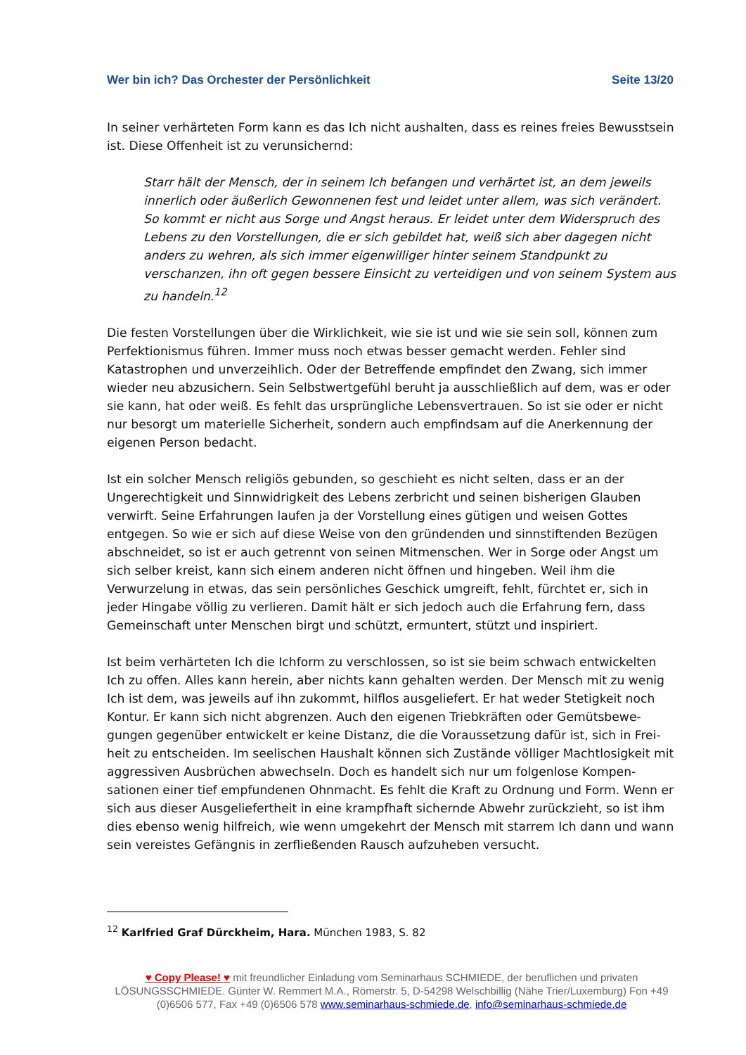Wer bin ich? Das Orchester der Persönlichkeit Seite 13/20
In seiner verhärteten Form kann es das Ich nicht aushalten, dass es reines freies Bewusstsein ist. Diese Offenheit ist zu verunsichernd:
Starr hält der Mensch, der in seinem Ich befangen und verhärtet ist, an dem jeweils innerlich oder äußerlich Gewonnenen fest und leidet unter allem, was sich verändert. So kommt er nicht aus Sorge und Angst heraus. Er leidet unter dem Widerspruch des Lebens zu den Vorstellungen, die er sich gebildet hat, weiß sich aber dagegen nicht anders zu wehren, als sich immer eigenwilliger hinter seinem Standpunkt zu verschanzen, ihn oft gegen bessere Einsicht zu verteidigen und von seinem System aus zu handeln.<sup>12</sup>
Die festen Vorstellungen über die Wirklichkeit, wie sie ist und wie sie sein soll, können zum Perfektionismus führen. Immer muss noch etwas besser gemacht werden. Fehler sind Katastrophen und unverzeihlich. Oder der Betreffende empfindet den Zwang, sich immer wieder neu abzusichern. Sein Selbstwertgefühl beruht ja ausschließlich auf dem, was er oder sie kann, hat oder weiß. Es fehlt das ursprüngliche Lebensvertrauen. So ist sie oder er nicht nur besorgt um materielle Sicherheit, sondern auch empfindsam auf die Anerkennung der eigenen Person bedacht.
Ist ein solcher Mensch religiös gebunden, so geschieht es nicht selten, dass er an der Ungerechtigkeit und Sinnwidrigkeit des Lebens zerbricht und seinen bisherigen Glauben verwirft. Seine Erfahrungen laufen ja der Vorstellung eines gütigen und weisen Gottes entgegen. So wie er sich auf diese Weise von den gründenden und sinnstiftenden Bezügen abschneidet, so ist er auch getrennt von seinen Mitmenschen. Wer in Sorge oder Angst um sich selber kreist, kann sich einem anderen nicht öffnen und hingeben. Weil ihm die Verwurzelung in etwas, das sein persönliches Geschick umgreift, fehlt, fürchtet er, sich in jeder Hingabe völlig zu verlieren. Damit hält er sich jedoch auch die Erfahrung fern, dass Gemeinschaft unter Menschen birgt und schützt, ermuntert, stützt und inspiriert.
Ist beim verhärteten Ich die Ichform zu verschlossen, so ist sie beim schwach entwickelten Ich zu offen. Alles kann herein, aber nichts kann gehalten werden. Der Mensch mit zu wenig Ich ist dem, was jeweils auf ihn zukommt, hilflos ausgeliefert. Er hat weder Stetigkeit noch Kontur. Er kann sich nicht abgrenzen. Auch den eigenen Triebkräften oder Gemütsbewe­gungen gegenüber entwickelt er keine Distanz, die die Voraussetzung dafür ist, sich in Frei­heit zu entscheiden. Im seelischen Haushalt können sich Zustände völliger Machtlosigkeit mit aggressiven Ausbrüchen abwechseln. Doch es handelt sich nur um folgenlose Kompen­sationen einer tief empfundenen Ohnmacht. Es fehlt die Kraft zu Ordnung und Form. Wenn er sich aus dieser Ausgeliefertheit in eine krampfhaft sichernde Abwehr zurückzieht, so ist ihm dies ebenso wenig hilfreich, wie wenn umgekehrt der Mensch mit starrem Ich dann und wann sein vereistes Gefängnis in zerfließenden Rausch aufzuheben versucht.
<sup>12</sup> Karlfried Graf Dürckheim, Hara. München 1983, S. 82
♥ Copy Please! ♥ mit freundlicher Einladung vom Seminarhaus SCHMIEDE, der beruflichen und privaten LÖSUNGSSCHMIEDE. Günter W. Remmert M.A., Römerstr. 5, D-54298 Welschbillig (Nähe Trier/Luxemburg) Fon +49 (0)6506 577, Fax +49 (0)6506 578 www.seminarhaus-schmiede.de, info@seminarhaus-schmiede.de